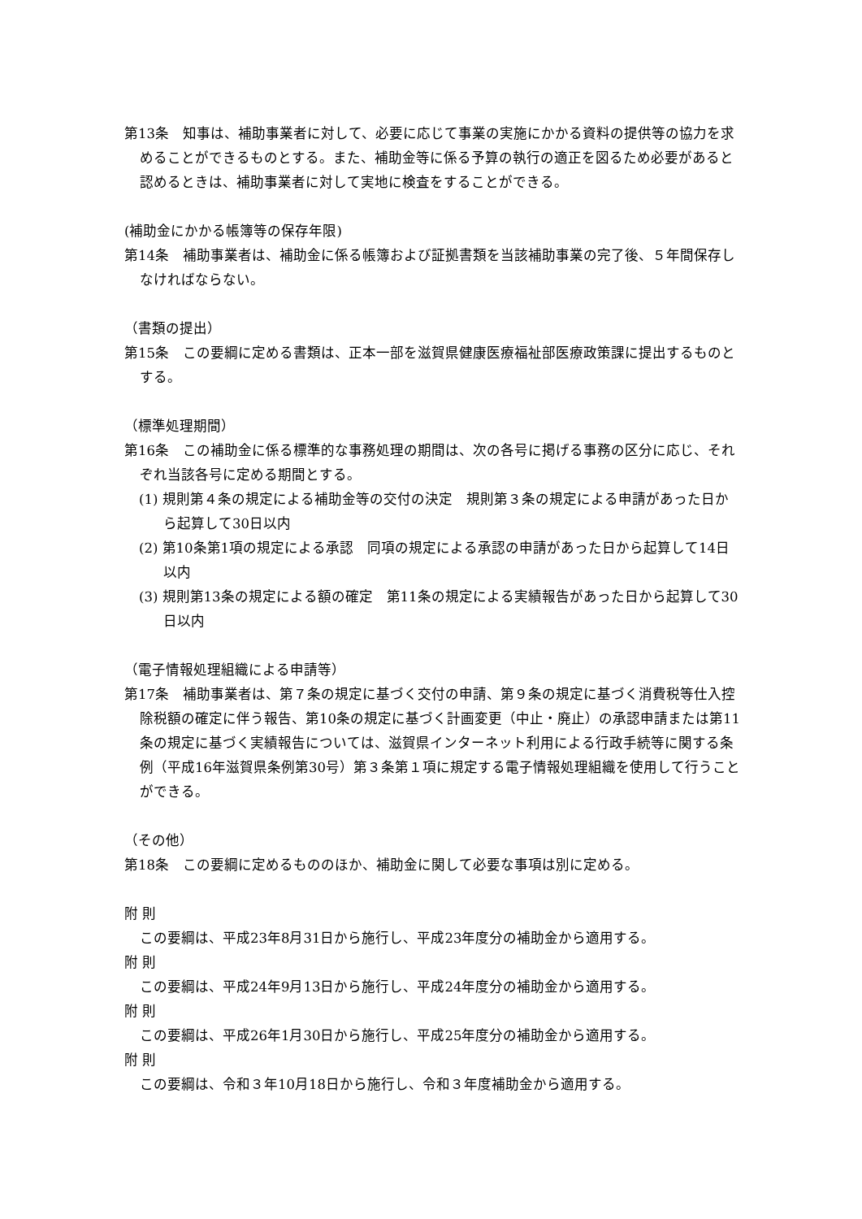第13条　知事は、補助事業者に対して、必要に応じて事業の実施にかかる資料の提供等の協力を求めることができるものとする。また、補助金等に係る予算の執行の適正を図るため必要があると認めるときは、補助事業者に対して実地に検査をすることができる。
(補助金にかかる帳簿等の保存年限)
第14条　補助事業者は、補助金に係る帳簿および証拠書類を当該補助事業の完了後、５年間保存しなければならない。
（書類の提出）
第15条　この要綱に定める書類は、正本一部を滋賀県健康医療福祉部医療政策課に提出するものとする。
（標準処理期間）
第16条　この補助金に係る標準的な事務処理の期間は、次の各号に掲げる事務の区分に応じ、それぞれ当該各号に定める期間とする。
(1) 規則第４条の規定による補助金等の交付の決定　規則第３条の規定による申請があった日から起算して30日以内
(2) 第10条第1項の規定による承認　同項の規定による承認の申請があった日から起算して14日以内
(3) 規則第13条の規定による額の確定　第11条の規定による実績報告があった日から起算して30日以内
（電子情報処理組織による申請等）
第17条　補助事業者は、第７条の規定に基づく交付の申請、第９条の規定に基づく消費税等仕入控除税額の確定に伴う報告、第10条の規定に基づく計画変更（中止・廃止）の承認申請または第11条の規定に基づく実績報告については、滋賀県インターネット利用による行政手続等に関する条例（平成16年滋賀県条例第30号）第３条第１項に規定する電子情報処理組織を使用して行うことができる。
（その他）
第18条　この要綱に定めるもののほか、補助金に関して必要な事項は別に定める。
附 則
この要綱は、平成23年8月31日から施行し、平成23年度分の補助金から適用する。
附 則
この要綱は、平成24年9月13日から施行し、平成24年度分の補助金から適用する。
附 則
この要綱は、平成26年1月30日から施行し、平成25年度分の補助金から適用する。
附 則
この要綱は、令和３年10月18日から施行し、令和３年度補助金から適用する。